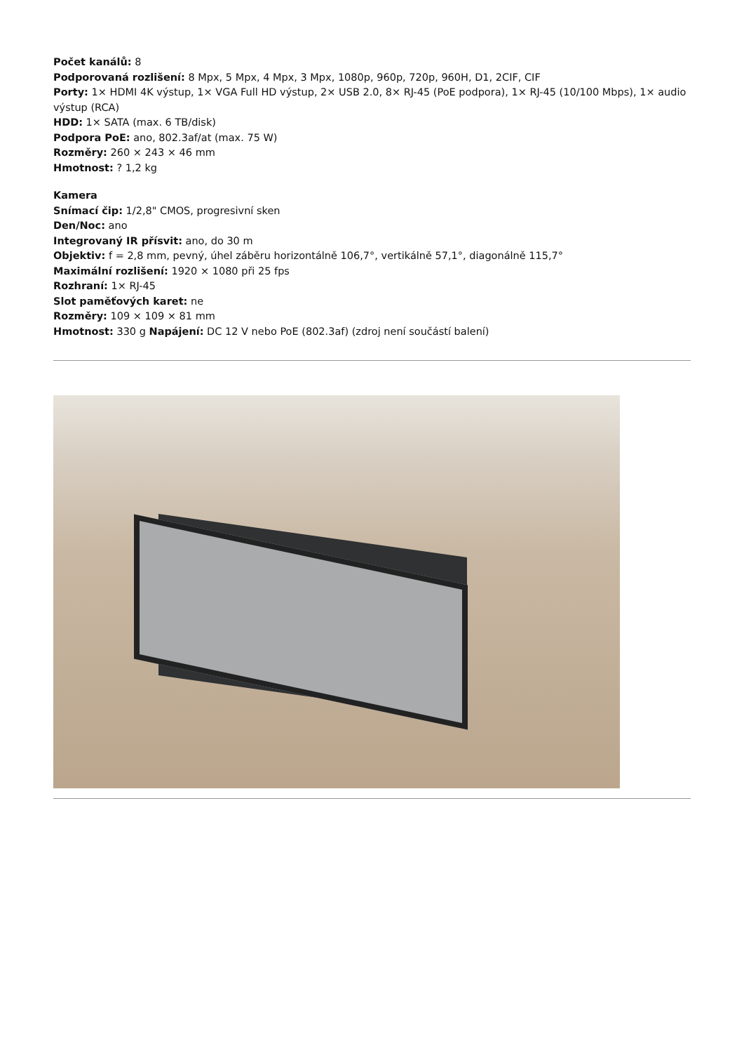Počet kanálů: 8
Podporovaná rozlišení: 8 Mpx, 5 Mpx, 4 Mpx, 3 Mpx, 1080p, 960p, 720p, 960H, D1, 2CIF, CIF
Porty: 1× HDMI 4K výstup, 1× VGA Full HD výstup, 2× USB 2.0, 8× RJ-45 (PoE podpora), 1× RJ-45 (10/100 Mbps), 1× audio výstup (RCA)
HDD: 1× SATA (max. 6 TB/disk)
Podpora PoE: ano, 802.3af/at (max. 75 W)
Rozměry: 260 × 243 × 46 mm
Hmotnost: ? 1,2 kg
Kamera
Snímací čip: 1/2,8" CMOS, progresivní sken
Den/Noc: ano
Integrovaný IR přísvit: ano, do 30 m
Objektiv: f = 2,8 mm, pevný, úhel záběru horizontálně 106,7°, vertikálně 57,1°, diagonálně 115,7°
Maximální rozlišení: 1920 × 1080 při 25 fps
Rozhraní: 1× RJ-45
Slot paměťových karet: ne
Rozměry: 109 × 109 × 81 mm
Hmotnost: 330 g Napájení: DC 12 V nebo PoE (802.3af) (zdroj není součástí balení)